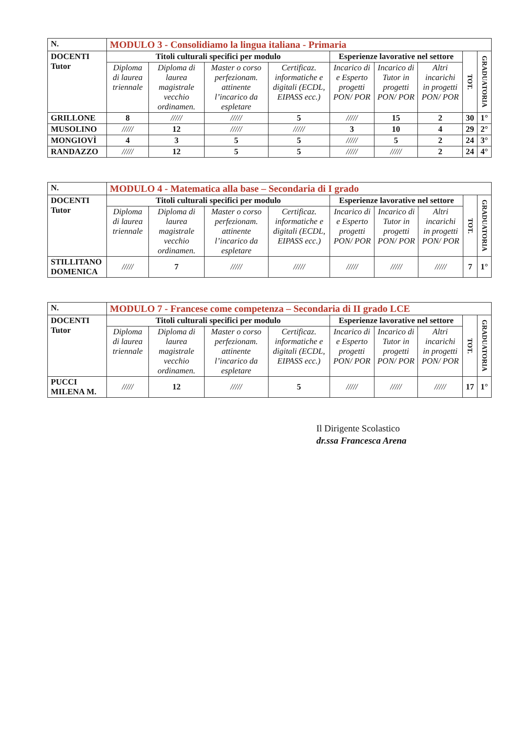| N. | MODULO 3 - Consolidiamo la lingua italiana - Primaria | | | | | | | | |
| --- | --- | --- | --- | --- | --- | --- | --- | --- | --- |
| DOCENTI Tutor | Titoli culturali specifici per modulo | | | | Esperienze lavorative nel settore | | | TOT. | GRADUATORIA |
| | Diploma di laurea triennale | Diploma di laurea magistrale vecchio ordinamen. | Master o corso perfezionam. attinente l’incarico da espletare | Certificaz. informatiche e digitali (ECDL, EIPASS ecc.) | Incarico di e Esperto progetti PON/ POR | Incarico di Tutor in progetti PON/ POR | Altri incarichi in progetti PON/ POR | | |
| GRILLONE | 8 | ///// | ///// | 5 | ///// | 15 | 2 | 30 | 1° |
| MUSOLINO | ///// | 12 | ///// | ///// | 3 | 10 | 4 | 29 | 2° |
| MONGIOVÌ | 4 | 3 | 5 | 5 | ///// | 5 | 2 | 24 | 3° |
| RANDAZZO | ///// | 12 | 5 | 5 | ///// | ///// | 2 | 24 | 4° |
| N. | MODULO 4 - Matematica alla base – Secondaria di I grado | | | | | | | | |
| --- | --- | --- | --- | --- | --- | --- | --- | --- | --- |
| DOCENTI Tutor | Titoli culturali specifici per modulo | | | | Esperienze lavorative nel settore | | | TOT. | GRADUATORIA |
| | Diploma di laurea triennale | Diploma di laurea magistrale vecchio ordinamen. | Master o corso perfezionam. attinente l’incarico da espletare | Certificaz. informatiche e digitali (ECDL, EIPASS ecc.) | Incarico di e Esperto progetti PON/ POR | Incarico di Tutor in progetti PON/ POR | Altri incarichi in progetti PON/ POR | | |
| STILLITANO DOMENICA | ///// | 7 | ///// | ///// | ///// | ///// | ///// | 7 | 1° |
| N. | MODULO 7 - Francese come competenza – Secondaria di II grado LCE | | | | | | | | |
| --- | --- | --- | --- | --- | --- | --- | --- | --- | --- |
| DOCENTI Tutor | Titoli culturali specifici per modulo | | | | Esperienze lavorative nel settore | | | TOT. | GRADUATORIA |
| | Diploma di laurea triennale | Diploma di laurea magistrale vecchio ordinamen. | Master o corso perfezionam. attinente l’incarico da espletare | Certificaz. informatiche e digitali (ECDL, EIPASS ecc.) | Incarico di e Esperto progetti PON/ POR | Incarico di Tutor in progetti PON/ POR | Altri incarichi in progetti PON/ POR | | |
| PUCCI MILENA M. | ///// | 12 | ///// | 5 | ///// | ///// | ///// | 17 | 1° |
Il Dirigente Scolastico
dr.ssa Francesca Arena